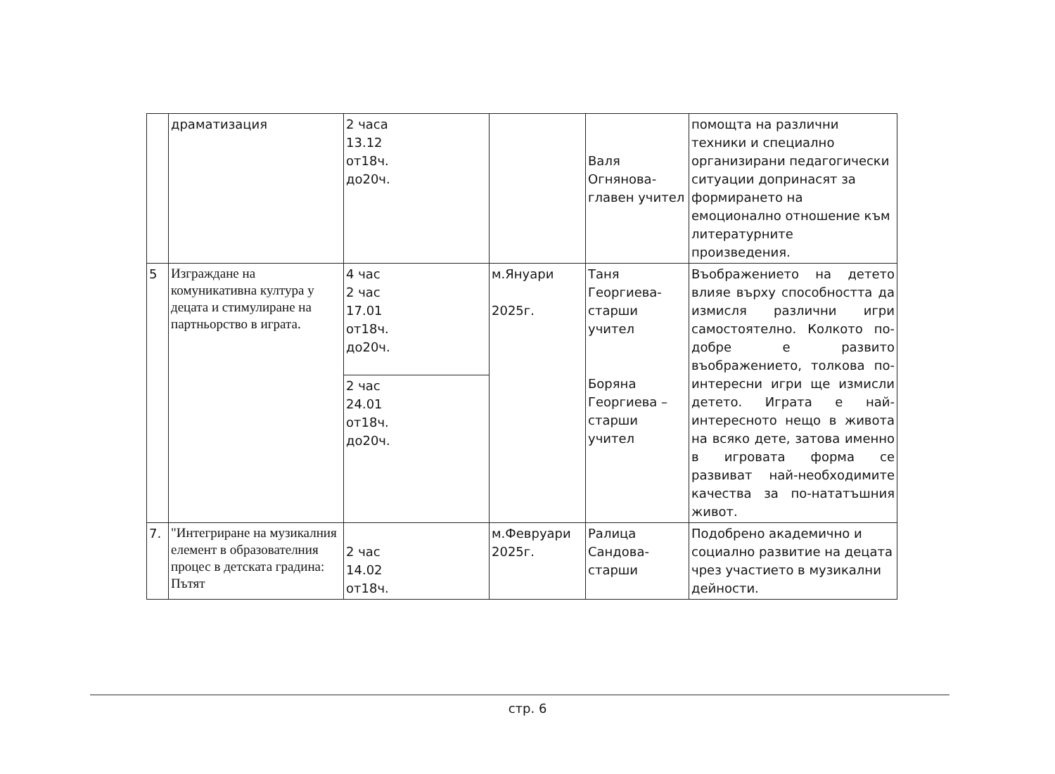| | драматизация | 2 часа 13.12 от18ч. до20ч. | | Валя Огнянова- главен учител | помощта на различни техники и специално организирани педагогически ситуации допринасят за формирането на емоционално отношение към литературните произведения. |
| 5 | Изграждане на комуникативна култура у децата и стимулиране на партньорство в играта. | 4 час 2 час 17.01 от18ч. до20ч. | м.Януари 2025г. | Таня Георгиева- старши учител Боряна Георгиева – старши учител | Въображението на детето влияе върху способността да измисля различни игри самостоятелно. Колкото по-добре е развито въображението, толкова по-интересни игри ще измисли детето. Играта е най-интересното нещо в живота на всяко дете, затова именно в игровата форма се развиват най-необходимите качества за по-нататъшния живот. |
| | | 2 час 24.01 от18ч. до20ч. | | | |
| 7. | "Интегриране на музикалния елемент в образователния процес в детската градина: Пътят | 2 час 14.02 от18ч. | м.Февруари 2025г. | Ралица Сандова- старши | Подобрено академично и социално развитие на децата чрез участието в музикални дейности. |
стр. 6